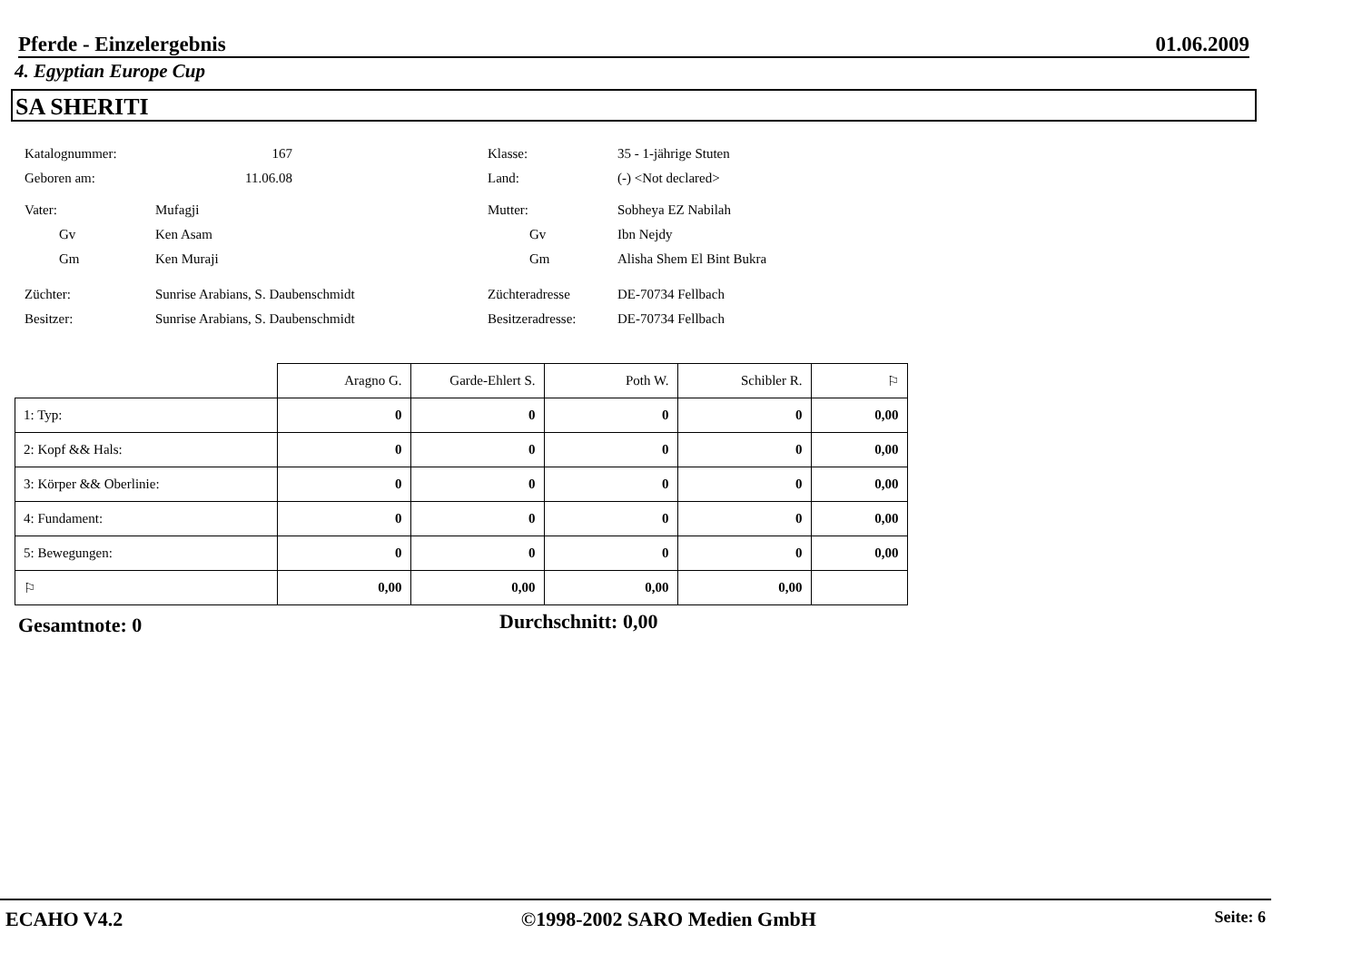Pferde - Einzelergebnis 01.06.2009
4. Egyptian Europe Cup
SA SHERITI
Katalognummer: 167
Geboren am: 11.06.08
Vater: Mufagji
Gv Ken Asam
Gm Ken Muraji
Züchter: Sunrise Arabians, S. Daubenschmidt
Besitzer: Sunrise Arabians, S. Daubenschmidt
Klasse: 35 - 1-jährige Stuten
Land: (-) <Not declared>
Mutter: Sobheya EZ Nabilah
Gv Ibn Nejdy
Gm Alisha Shem El Bint Bukra
Züchteradresse DE-70734 Fellbach
Besitzeradresse: DE-70734 Fellbach
| | Aragno G. | Garde-Ehlert S. | Poth W. | Schibler R. | ⚐ |
| --- | --- | --- | --- | --- | --- |
| 1: Typ: | 0 | 0 | 0 | 0 | 0,00 |
| 2: Kopf && Hals: | 0 | 0 | 0 | 0 | 0,00 |
| 3: Körper && Oberlinie: | 0 | 0 | 0 | 0 | 0,00 |
| 4: Fundament: | 0 | 0 | 0 | 0 | 0,00 |
| 5: Bewegungen: | 0 | 0 | 0 | 0 | 0,00 |
| ⚐ | 0,00 | 0,00 | 0,00 | 0,00 | |
Gesamtnote: 0 Durchschnitt: 0,00
ECAHO V4.2 ©1998-2002 SARO Medien GmbH Seite: 6